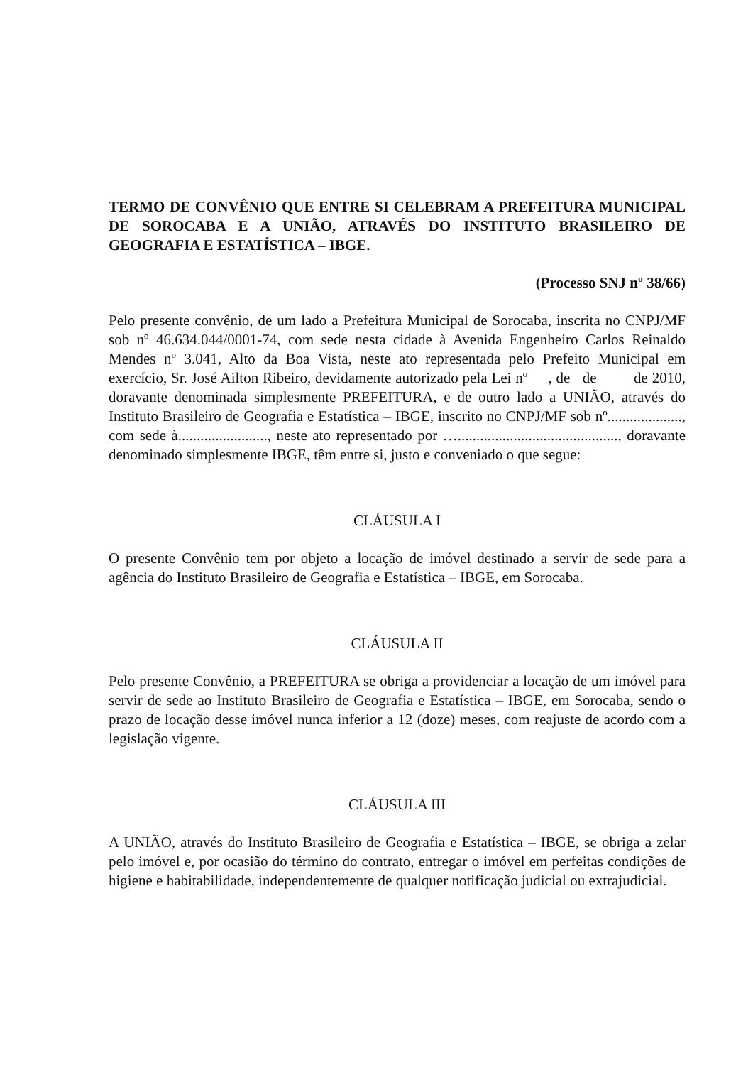TERMO DE CONVÊNIO QUE ENTRE SI CELEBRAM A PREFEITURA MUNICIPAL DE SOROCABA E A UNIÃO, ATRAVÉS DO INSTITUTO BRASILEIRO DE GEOGRAFIA E ESTATÍSTICA – IBGE.
(Processo SNJ nº 38/66)
Pelo presente convênio, de um lado a Prefeitura Municipal de Sorocaba, inscrita no CNPJ/MF sob nº 46.634.044/0001-74, com sede nesta cidade à Avenida Engenheiro Carlos Reinaldo Mendes nº 3.041, Alto da Boa Vista, neste ato representada pelo Prefeito Municipal em exercício, Sr. José Ailton Ribeiro, devidamente autorizado pela Lei nº , de de de 2010, doravante denominada simplesmente PREFEITURA, e de outro lado a UNIÃO, através do Instituto Brasileiro de Geografia e Estatística – IBGE, inscrito no CNPJ/MF sob nº...................., com sede à........................, neste ato representado por …..........................................., doravante denominado simplesmente IBGE, têm entre si, justo e conveniado o que segue:
CLÁUSULA I
O presente Convênio tem por objeto a locação de imóvel destinado a servir de sede para a agência do Instituto Brasileiro de Geografia e Estatística – IBGE, em Sorocaba.
CLÁUSULA II
Pelo presente Convênio, a PREFEITURA se obriga a providenciar a locação de um imóvel para servir de sede ao Instituto Brasileiro de Geografia e Estatística – IBGE, em Sorocaba, sendo o prazo de locação desse imóvel nunca inferior a 12 (doze) meses, com reajuste de acordo com a legislação vigente.
CLÁUSULA III
A UNIÃO, através do Instituto Brasileiro de Geografia e Estatística – IBGE, se obriga a zelar pelo imóvel e, por ocasião do término do contrato, entregar o imóvel em perfeitas condições de higiene e habitabilidade, independentemente de qualquer notificação judicial ou extrajudicial.